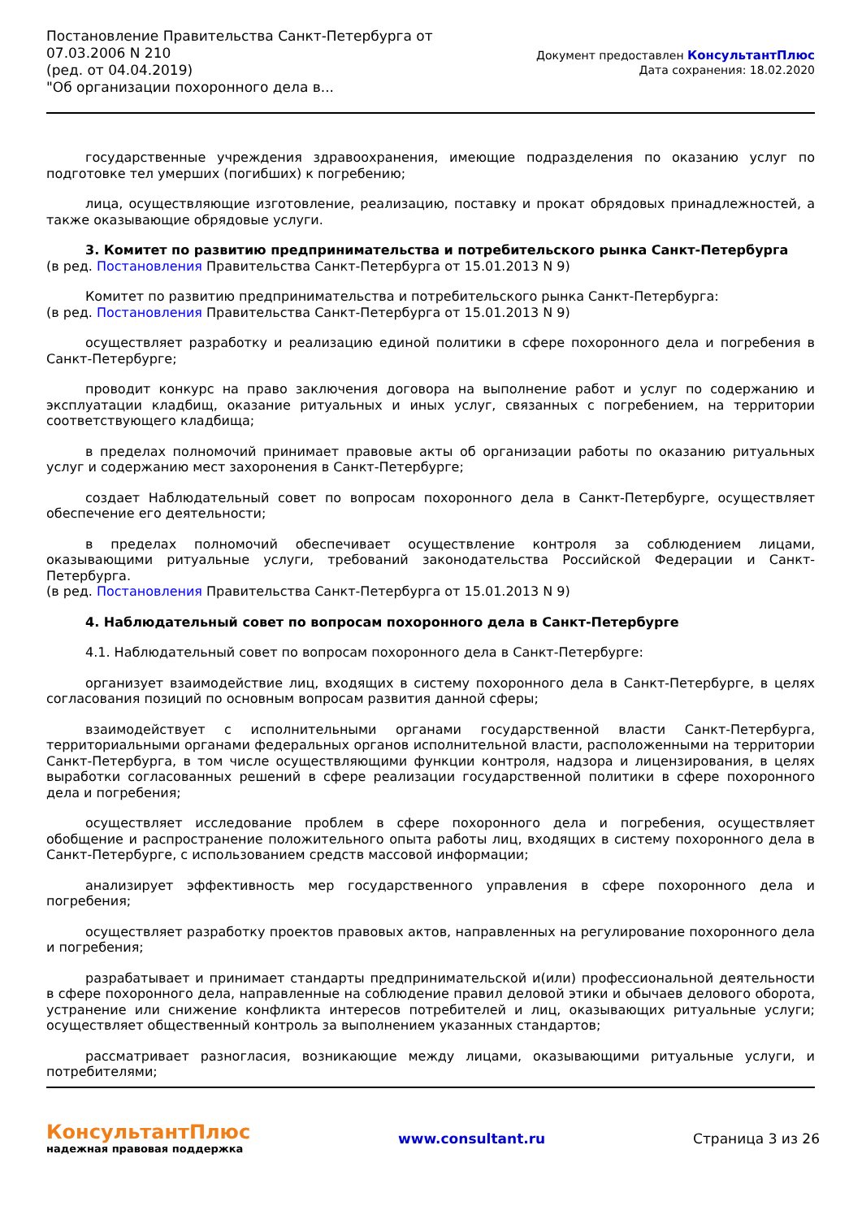Постановление Правительства Санкт-Петербурга от
07.03.2006 N 210
(ред. от 04.04.2019)
"Об организации похоронного дела в...
Документ предоставлен КонсультантПлюс
Дата сохранения: 18.02.2020
государственные учреждения здравоохранения, имеющие подразделения по оказанию услуг по подготовке тел умерших (погибших) к погребению;
лица, осуществляющие изготовление, реализацию, поставку и прокат обрядовых принадлежностей, а также оказывающие обрядовые услуги.
3. Комитет по развитию предпринимательства и потребительского рынка Санкт-Петербурга
(в ред. Постановления Правительства Санкт-Петербурга от 15.01.2013 N 9)
Комитет по развитию предпринимательства и потребительского рынка Санкт-Петербурга:
(в ред. Постановления Правительства Санкт-Петербурга от 15.01.2013 N 9)
осуществляет разработку и реализацию единой политики в сфере похоронного дела и погребения в Санкт-Петербурге;
проводит конкурс на право заключения договора на выполнение работ и услуг по содержанию и эксплуатации кладбищ, оказание ритуальных и иных услуг, связанных с погребением, на территории соответствующего кладбища;
в пределах полномочий принимает правовые акты об организации работы по оказанию ритуальных услуг и содержанию мест захоронения в Санкт-Петербурге;
создает Наблюдательный совет по вопросам похоронного дела в Санкт-Петербурге, осуществляет обеспечение его деятельности;
в пределах полномочий обеспечивает осуществление контроля за соблюдением лицами, оказывающими ритуальные услуги, требований законодательства Российской Федерации и Санкт-Петербурга.
(в ред. Постановления Правительства Санкт-Петербурга от 15.01.2013 N 9)
4. Наблюдательный совет по вопросам похоронного дела в Санкт-Петербурге
4.1. Наблюдательный совет по вопросам похоронного дела в Санкт-Петербурге:
организует взаимодействие лиц, входящих в систему похоронного дела в Санкт-Петербурге, в целях согласования позиций по основным вопросам развития данной сферы;
взаимодействует с исполнительными органами государственной власти Санкт-Петербурга, территориальными органами федеральных органов исполнительной власти, расположенными на территории Санкт-Петербурга, в том числе осуществляющими функции контроля, надзора и лицензирования, в целях выработки согласованных решений в сфере реализации государственной политики в сфере похоронного дела и погребения;
осуществляет исследование проблем в сфере похоронного дела и погребения, осуществляет обобщение и распространение положительного опыта работы лиц, входящих в систему похоронного дела в Санкт-Петербурге, с использованием средств массовой информации;
анализирует эффективность мер государственного управления в сфере похоронного дела и погребения;
осуществляет разработку проектов правовых актов, направленных на регулирование похоронного дела и погребения;
разрабатывает и принимает стандарты предпринимательской и(или) профессиональной деятельности в сфере похоронного дела, направленные на соблюдение правил деловой этики и обычаев делового оборота, устранение или снижение конфликта интересов потребителей и лиц, оказывающих ритуальные услуги; осуществляет общественный контроль за выполнением указанных стандартов;
рассматривает разногласия, возникающие между лицами, оказывающими ритуальные услуги, и потребителями;
КонсультантПлюс
надежная правовая поддержка
www.consultant.ru Страница 3 из 26